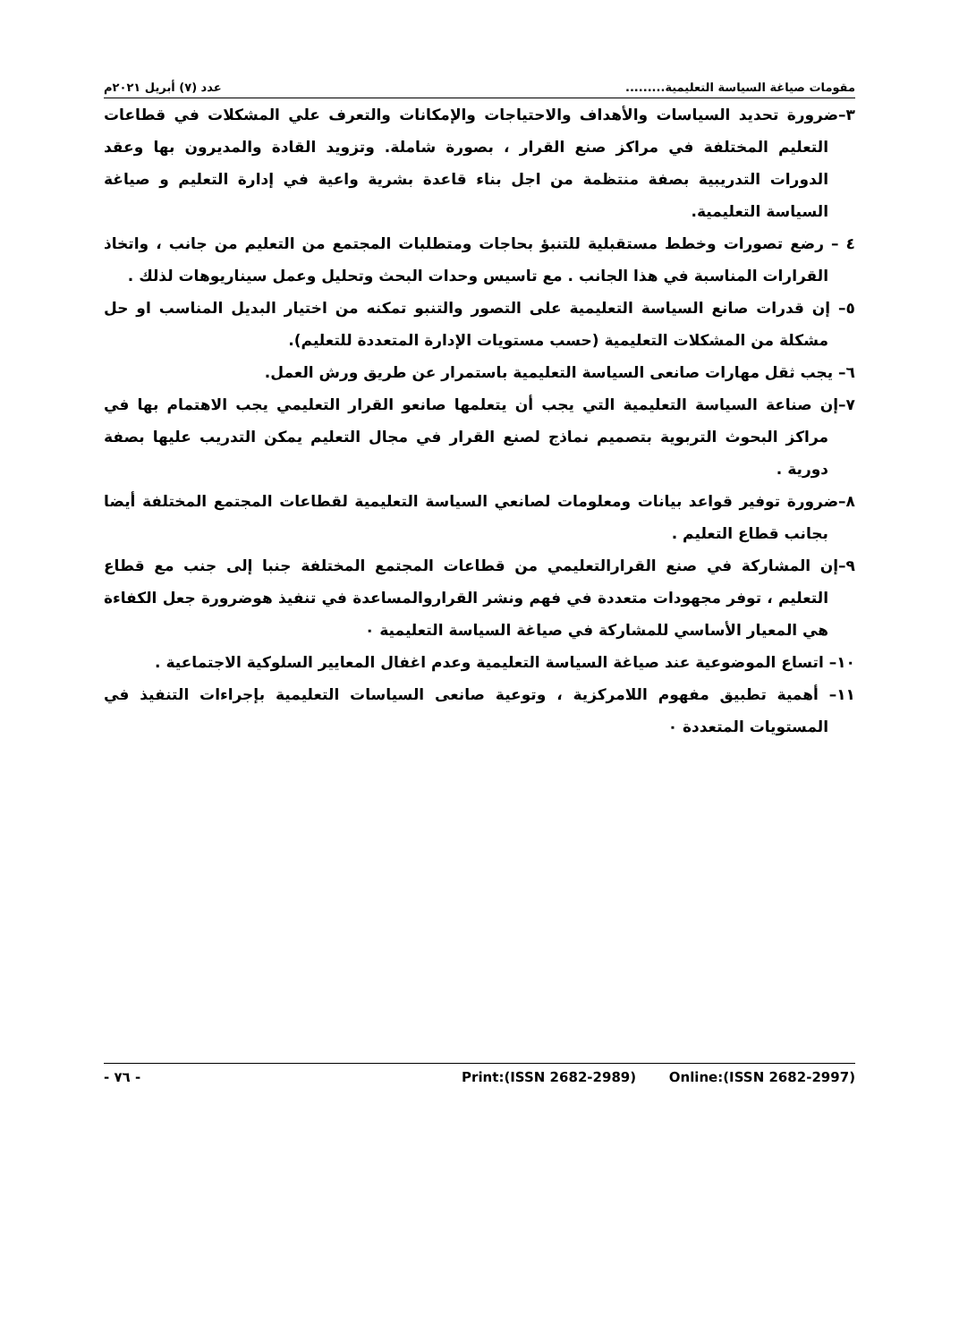مقومات صياغة السياسة التعليمية......... عدد (٧) أبريل ٢٠٢١م
٣–ضرورة تحديد السياسات والأهداف والاحتياجات والإمكانات والتعرف علي المشكلات في قطاعات التعليم المختلفة في مراكز صنع القرار ، بصورة شاملة. وتزويد القادة والمديرون بها وعقد الدورات التدريبية بصفة منتظمة من اجل بناء قاعدة بشرية واعية في إدارة التعليم و صياغة السياسة التعليمية.
٤ – رضع تصورات وخطط مستقبلية للتنبؤ بحاجات ومتطلبات المجتمع من التعليم من جانب ، واتخاذ القرارات المناسبة في هذا الجانب . مع تاسيس وحدات البحث وتحليل وعمل سيناريوهات لذلك .
٥– إن قدرات صانع السياسة التعليمية على التصور والتنبو تمكنه من اختيار البديل المناسب او حل مشكلة من المشكلات التعليمية (حسب مستويات الإدارة المتعددة للتعليم).
٦– يجب ثقل مهارات صانعى السياسة التعليمية باستمرار عن طريق ورش العمل.
٧–إن صناعة السياسة التعليمية التي يجب أن يتعلمها صانعو القرار التعليمي يجب الاهتمام بها في مراكز البحوث التربوية بتصميم نماذج لصنع القرار في مجال التعليم يمكن التدريب عليها بصفة دورية .
٨–ضرورة توفير قواعد بيانات ومعلومات لصانعي السياسة التعليمية لقطاعات المجتمع المختلفة أيضا بجانب قطاع التعليم .
٩–إن المشاركة في صنع القرارالتعليمي من قطاعات المجتمع المختلفة جنبا إلى جنب مع قطاع التعليم ، توفر مجهودات متعددة في فهم ونشر القراروالمساعدة في تنفيذ هوضرورة جعل الكفاءة هي المعيار الأساسي للمشاركة في صياغة السياسة التعليمية ٠
١٠– اتساع الموضوعية عند صياغة السياسة التعليمية وعدم اغفال المعايير السلوكية الاجتماعية .
١١– أهمية تطبيق مفهوم اللامركزية ، وتوعية صانعى السياسات التعليمية بإجراءات التنفيذ في المستويات المتعددة ٠
- ٧٦ - Print:(ISSN 2682-2989) Online:(ISSN 2682-2997)